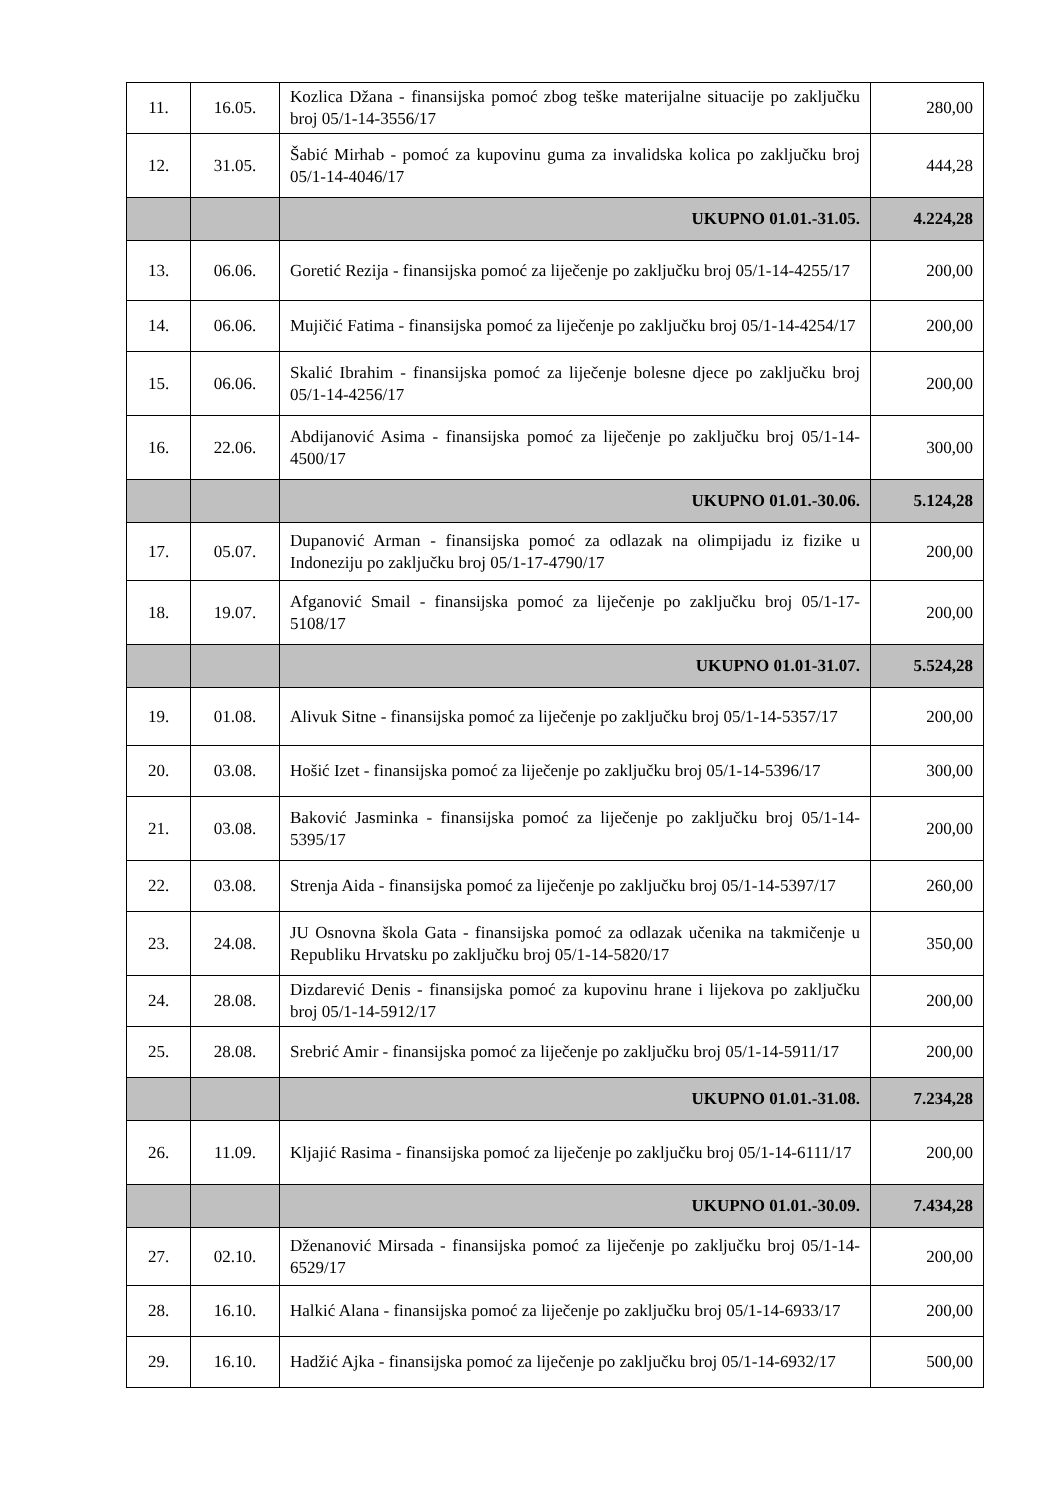| 11. | 16.05. | Kozlica Džana - finansijska pomoć zbog teške materijalne situacije po zaključku broj 05/1-14-3556/17 | 280,00 |
| 12. | 31.05. | Šabić Mirhab - pomoć za kupovinu guma za invalidska kolica po zaključku broj 05/1-14-4046/17 | 444,28 |
| | | UKUPNO 01.01.-31.05. | 4.224,28 |
| 13. | 06.06. | Goretić Rezija - finansijska pomoć za liječenje po zaključku broj 05/1-14-4255/17 | 200,00 |
| 14. | 06.06. | Mujičić Fatima - finansijska pomoć za liječenje po zaključku broj 05/1-14-4254/17 | 200,00 |
| 15. | 06.06. | Skalić Ibrahim - finansijska pomoć za liječenje bolesne djece po zaključku broj 05/1-14-4256/17 | 200,00 |
| 16. | 22.06. | Abdijanović Asima - finansijska pomoć za liječenje po zaključku broj 05/1-14-4500/17 | 300,00 |
| | | UKUPNO 01.01.-30.06. | 5.124,28 |
| 17. | 05.07. | Dupanović Arman - finansijska pomoć za odlazak na olimpijadu iz fizike u Indoneziju po zaključku broj 05/1-17-4790/17 | 200,00 |
| 18. | 19.07. | Afganović Smail - finansijska pomoć za liječenje po zaključku broj 05/1-17-5108/17 | 200,00 |
| | | UKUPNO 01.01-31.07. | 5.524,28 |
| 19. | 01.08. | Alivuk Sitne - finansijska pomoć za liječenje po zaključku broj 05/1-14-5357/17 | 200,00 |
| 20. | 03.08. | Hošić Izet - finansijska pomoć za liječenje po zaključku broj 05/1-14-5396/17 | 300,00 |
| 21. | 03.08. | Baković Jasminka - finansijska pomoć za liječenje po zaključku broj 05/1-14-5395/17 | 200,00 |
| 22. | 03.08. | Strenja Aida - finansijska pomoć za liječenje po zaključku broj 05/1-14-5397/17 | 260,00 |
| 23. | 24.08. | JU Osnovna škola Gata - finansijska pomoć za odlazak učenika na takmičenje u Republiku Hrvatsku po zaključku broj 05/1-14-5820/17 | 350,00 |
| 24. | 28.08. | Dizdarević Denis - finansijska pomoć za kupovinu hrane i lijekova po zaključku broj 05/1-14-5912/17 | 200,00 |
| 25. | 28.08. | Srebrić Amir - finansijska pomoć za liječenje po zaključku broj 05/1-14-5911/17 | 200,00 |
| | | UKUPNO 01.01.-31.08. | 7.234,28 |
| 26. | 11.09. | Kljajić Rasima - finansijska pomoć za liječenje po zaključku broj 05/1-14-6111/17 | 200,00 |
| | | UKUPNO 01.01.-30.09. | 7.434,28 |
| 27. | 02.10. | Dženanović Mirsada - finansijska pomoć za liječenje po zaključku broj 05/1-14-6529/17 | 200,00 |
| 28. | 16.10. | Halkić Alana - finansijska pomoć za liječenje po zaključku broj 05/1-14-6933/17 | 200,00 |
| 29. | 16.10. | Hadžić Ajka - finansijska pomoć za liječenje po zaključku broj 05/1-14-6932/17 | 500,00 |